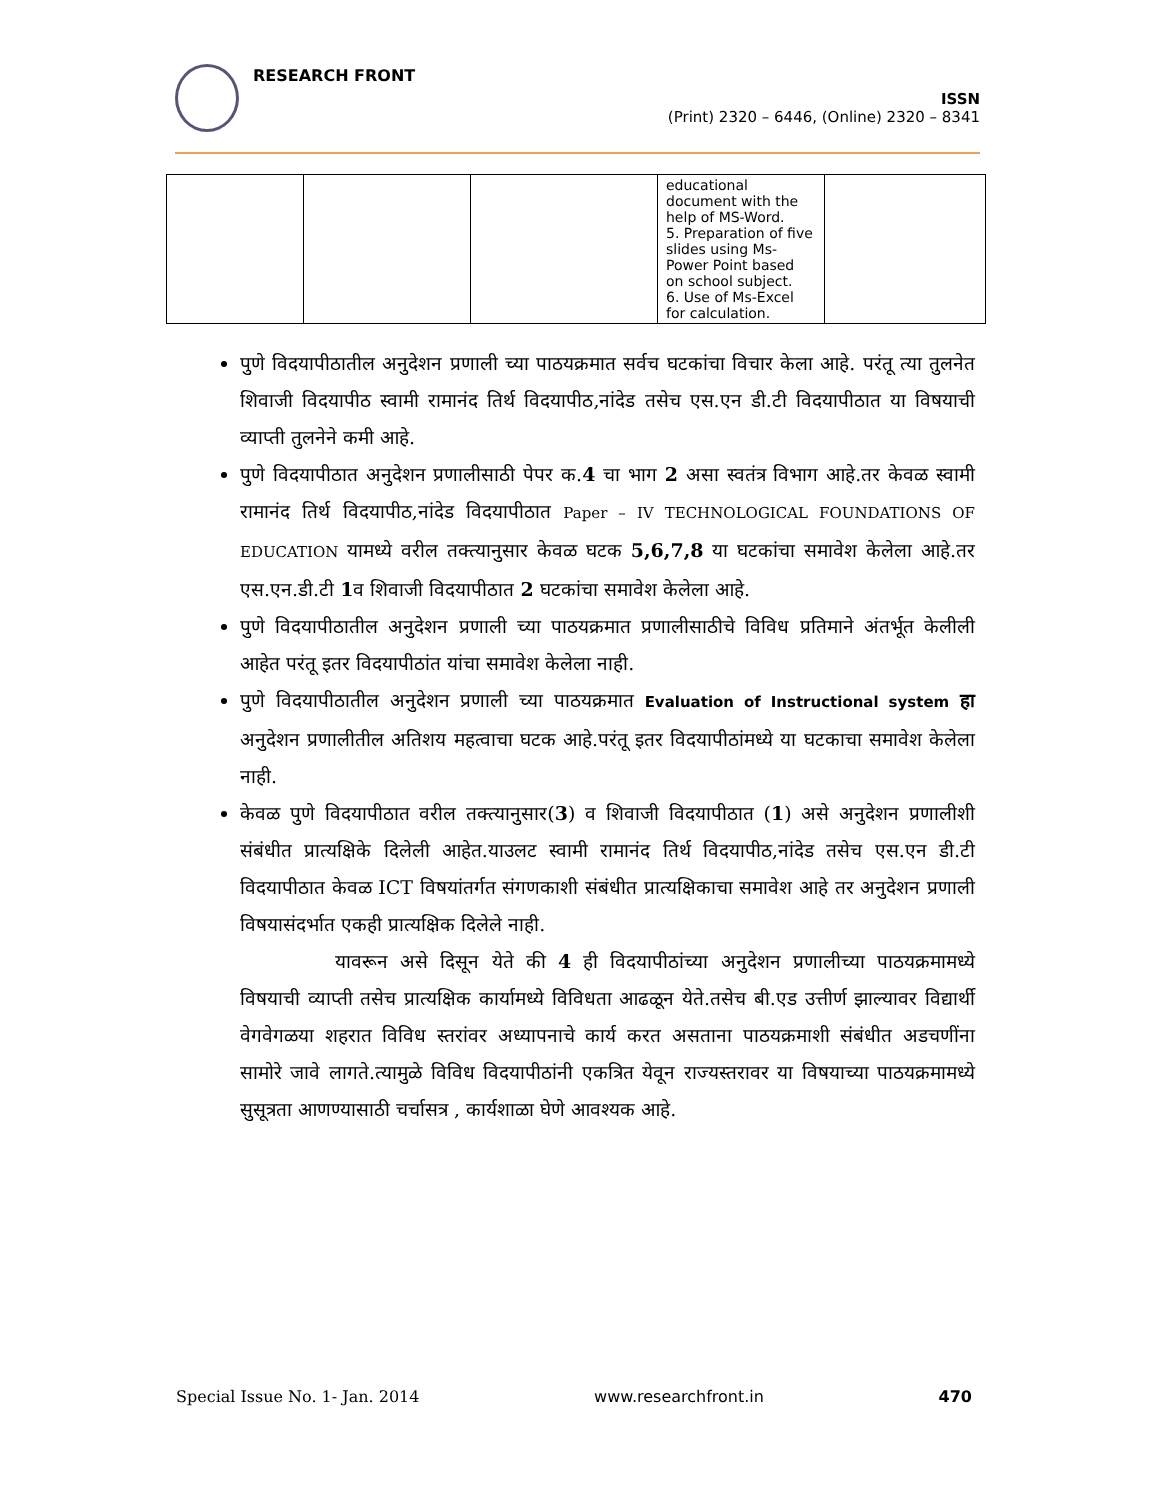RESEARCH FRONT
ISSN
(Print) 2320 – 6446, (Online) 2320 – 8341
| | | | educational document with the help of MS-Word. 5. Preparation of five slides using Ms-Power Point based on school subject. 6. Use of Ms-Excel for calculation. | |
पुणे विदयापीठातील अनुदेशन प्रणाली च्या पाठयक्रमात सर्वच घटकांचा विचार केला आहे. परंतू त्या तुलनेत शिवाजी विदयापीठ स्वामी रामानंद तिर्थ विदयापीठ,नांदेड तसेच एस.एन डी.टी विदयापीठात या विषयाची व्याप्ती तुलनेने कमी आहे.
पुणे विदयापीठात अनुदेशन प्रणालीसाठी पेपर क.4 चा भाग 2 असा स्वतंत्र विभाग आहे.तर केवळ स्वामी रामानंद तिर्थ विदयापीठ,नांदेड विदयापीठात Paper – IV TECHNOLOGICAL FOUNDATIONS OF EDUCATION यामध्ये वरील तक्त्यानुसार केवळ घटक 5,6,7,8 या घटकांचा समावेश केलेला आहे.तर एस.एन.डी.टी 1व शिवाजी विदयापीठात 2 घटकांचा समावेश केलेला आहे.
पुणे विदयापीठातील अनुदेशन प्रणाली च्या पाठयक्रमात प्रणालीसाठीचे विविध प्रतिमाने अंतर्भूत केलीली आहेत परंतू इतर विदयापीठांत यांचा समावेश केलेला नाही.
पुणे विदयापीठातील अनुदेशन प्रणाली च्या पाठयक्रमात Evaluation of Instructional system हा अनुदेशन प्रणालीतील अतिशय महत्वाचा घटक आहे.परंतू इतर विदयापीठांमध्ये या घटकाचा समावेश केलेला नाही.
केवळ पुणे विदयापीठात वरील तक्त्यानुसार(3) व शिवाजी विदयापीठात (1) असे अनुदेशन प्रणालीशी संबंधीत प्रात्यक्षिके दिलेली आहेत.याउलट स्वामी रामानंद तिर्थ विदयापीठ,नांदेड तसेच एस.एन डी.टी विदयापीठात केवळ ICT विषयांतर्गत संगणकाशी संबंधीत प्रात्यक्षिकाचा समावेश आहे तर अनुदेशन प्रणाली विषयासंदर्भात एकही प्रात्यक्षिक दिलेले नाही.
यावरून असे दिसून येते की 4 ही विदयापीठांच्या अनुदेशन प्रणालीच्या पाठयक्रमामध्ये विषयाची व्याप्ती तसेच प्रात्यक्षिक कार्यामध्ये विविधता आढळून येते.तसेच बी.एड उत्तीर्ण झाल्यावर विद्यार्थी वेगवेगळया शहरात विविध स्तरांवर अध्यापनाचे कार्य करत असताना पाठयक्रमाशी संबंधीत अडचणींना सामोरे जावे लागते.त्यामुळे विविध विदयापीठांनी एकत्रित येवून राज्यस्तरावर या विषयाच्या पाठयक्रमामध्ये सुसूत्रता आणण्यासाठी चर्चासत्र , कार्यशाळा घेणे आवश्यक आहे.
Special Issue No. 1- Jan. 2014 www.researchfront.in 470